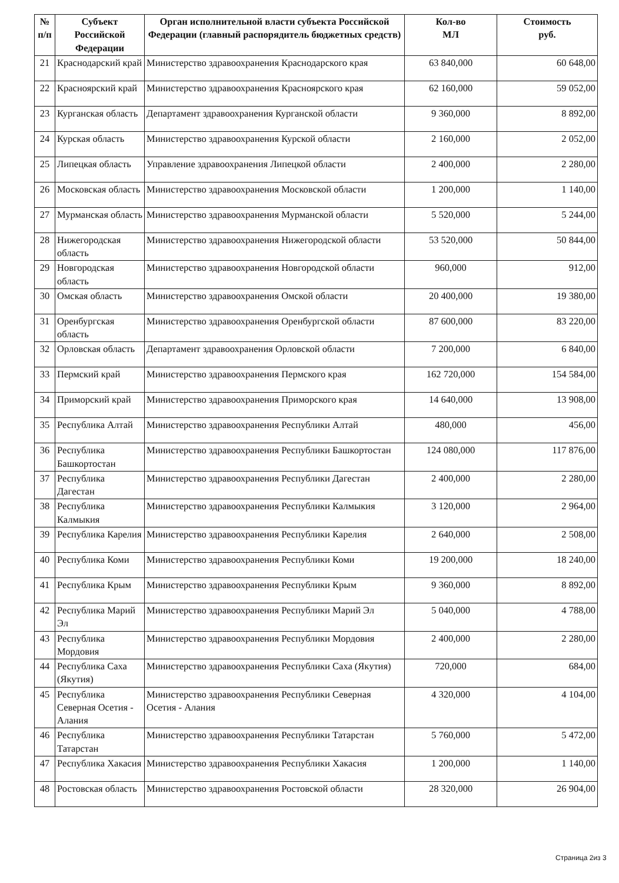| № п/п | Субъект Российской Федерации | Орган исполнительной власти субъекта Российской Федерации (главный распорядитель бюджетных средств) | Кол-во МЛ | Стоимость руб. |
| --- | --- | --- | --- | --- |
| 21 | Краснодарский край | Министерство здравоохранения Краснодарского края | 63 840,000 | 60 648,00 |
| 22 | Красноярский край | Министерство здравоохранения Красноярского края | 62 160,000 | 59 052,00 |
| 23 | Курганская область | Департамент здравоохранения Курганской области | 9 360,000 | 8 892,00 |
| 24 | Курская область | Министерство здравоохранения Курской области | 2 160,000 | 2 052,00 |
| 25 | Липецкая область | Управление здравоохранения Липецкой области | 2 400,000 | 2 280,00 |
| 26 | Московская область | Министерство здравоохранения Московской области | 1 200,000 | 1 140,00 |
| 27 | Мурманская область | Министерство здравоохранения Мурманской области | 5 520,000 | 5 244,00 |
| 28 | Нижегородская область | Министерство здравоохранения Нижегородской области | 53 520,000 | 50 844,00 |
| 29 | Новгородская область | Министерство здравоохранения Новгородской области | 960,000 | 912,00 |
| 30 | Омская область | Министерство здравоохранения Омской области | 20 400,000 | 19 380,00 |
| 31 | Оренбургская область | Министерство здравоохранения Оренбургской области | 87 600,000 | 83 220,00 |
| 32 | Орловская область | Департамент здравоохранения Орловской области | 7 200,000 | 6 840,00 |
| 33 | Пермский край | Министерство здравоохранения Пермского края | 162 720,000 | 154 584,00 |
| 34 | Приморский край | Министерство здравоохранения Приморского края | 14 640,000 | 13 908,00 |
| 35 | Республика Алтай | Министерство здравоохранения Республики Алтай | 480,000 | 456,00 |
| 36 | Республика Башкортостан | Министерство здравоохранения Республики Башкортостан | 124 080,000 | 117 876,00 |
| 37 | Республика Дагестан | Министерство здравоохранения Республики Дагестан | 2 400,000 | 2 280,00 |
| 38 | Республика Калмыкия | Министерство здравоохранения Республики Калмыкия | 3 120,000 | 2 964,00 |
| 39 | Республика Карелия | Министерство здравоохранения Республики Карелия | 2 640,000 | 2 508,00 |
| 40 | Республика Коми | Министерство здравоохранения Республики Коми | 19 200,000 | 18 240,00 |
| 41 | Республика Крым | Министерство здравоохранения Республики Крым | 9 360,000 | 8 892,00 |
| 42 | Республика Марий Эл | Министерство здравоохранения Республики Марий Эл | 5 040,000 | 4 788,00 |
| 43 | Республика Мордовия | Министерство здравоохранения Республики Мордовия | 2 400,000 | 2 280,00 |
| 44 | Республика Саха (Якутия) | Министерство здравоохранения Республики Саха (Якутия) | 720,000 | 684,00 |
| 45 | Республика Северная Осетия - Алания | Министерство здравоохранения Республики Северная Осетия - Алания | 4 320,000 | 4 104,00 |
| 46 | Республика Татарстан | Министерство здравоохранения Республики Татарстан | 5 760,000 | 5 472,00 |
| 47 | Республика Хакасия | Министерство здравоохранения Республики Хакасия | 1 200,000 | 1 140,00 |
| 48 | Ростовская область | Министерство здравоохранения Ростовской области | 28 320,000 | 26 904,00 |
Страница 2из 3